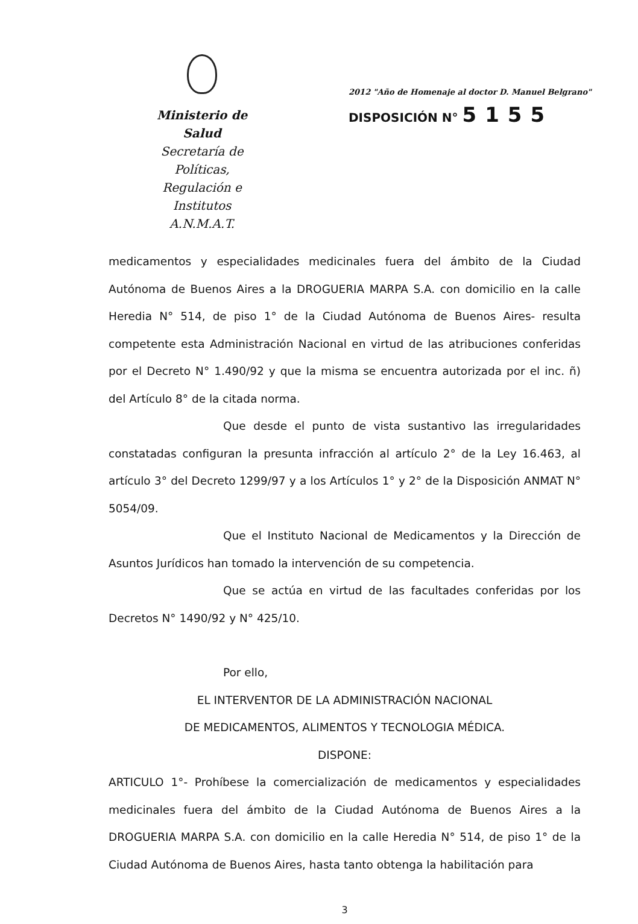Ministerio de Salud
Secretaría de Políticas,
Regulación e Institutos
A.N.M.A.T.
2012 "Año de Homenaje al doctor D. Manuel Belgrano"
DISPOSICIÓN N° 5155
medicamentos y especialidades medicinales fuera del ámbito de la Ciudad Autónoma de Buenos Aires a la DROGUERIA MARPA S.A. con domicilio en la calle Heredia N° 514, de piso 1° de la Ciudad Autónoma de Buenos Aires- resulta competente esta Administración Nacional en virtud de las atribuciones conferidas por el Decreto N° 1.490/92 y que la misma se encuentra autorizada por el inc. ñ) del Artículo 8° de la citada norma.
Que desde el punto de vista sustantivo las irregularidades constatadas configuran la presunta infracción al artículo 2° de la Ley 16.463, al artículo 3° del Decreto 1299/97 y a los Artículos 1° y 2° de la Disposición ANMAT N° 5054/09.
Que el Instituto Nacional de Medicamentos y la Dirección de Asuntos Jurídicos han tomado la intervención de su competencia.
Que se actúa en virtud de las facultades conferidas por los Decretos N° 1490/92 y N° 425/10.
Por ello,
EL INTERVENTOR DE LA ADMINISTRACIÓN NACIONAL
DE MEDICAMENTOS, ALIMENTOS Y TECNOLOGIA MÉDICA.
DISPONE:
ARTICULO 1°- Prohíbese la comercialización de medicamentos y especialidades medicinales fuera del ámbito de la Ciudad Autónoma de Buenos Aires a la DROGUERIA MARPA S.A. con domicilio en la calle Heredia N° 514, de piso 1° de la Ciudad Autónoma de Buenos Aires, hasta tanto obtenga la habilitación para
3